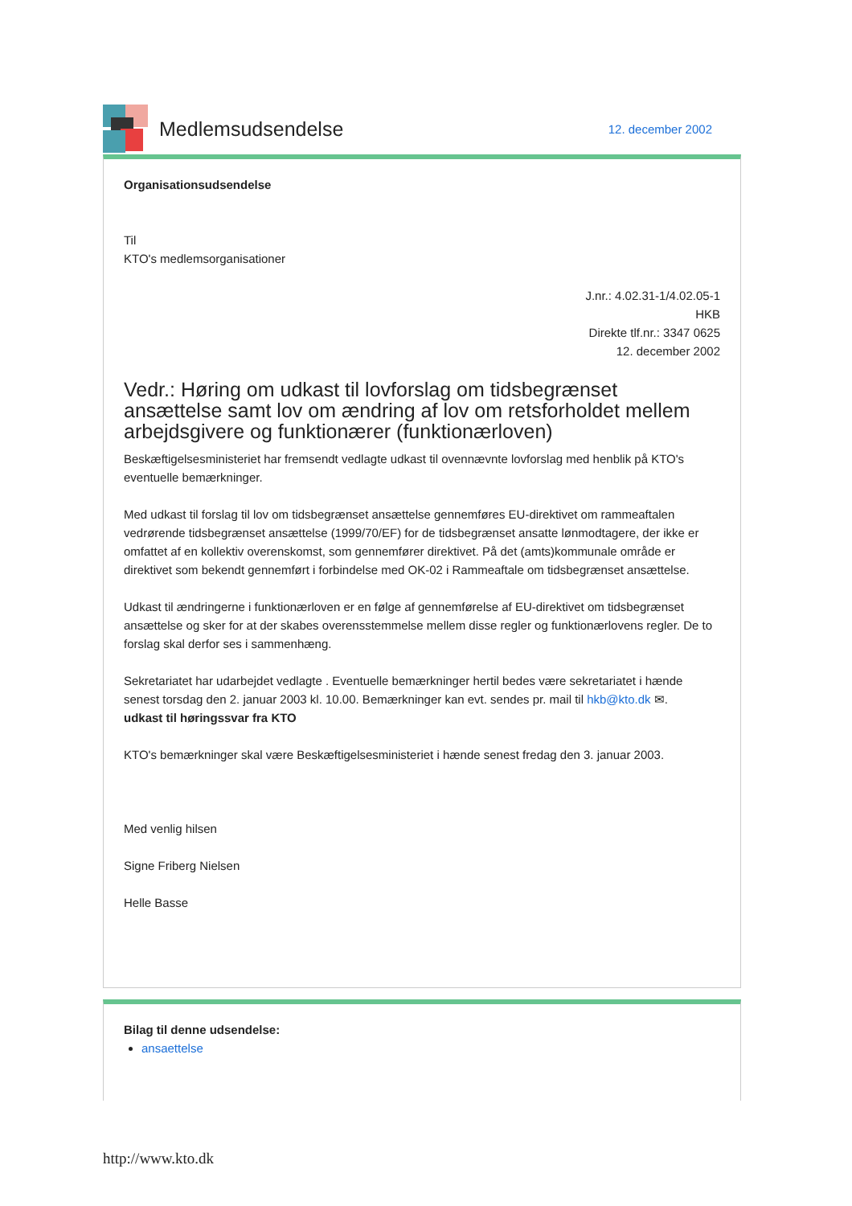Medlemsudsendelse
12. december 2002
Organisationsudsendelse
Til
KTO's medlemsorganisationer
J.nr.: 4.02.31-1/4.02.05-1
HKB
Direkte tlf.nr.: 3347 0625
12. december 2002
Vedr.: Høring om udkast til lovforslag om tidsbegrænset ansættelse samt lov om ændring af lov om retsforholdet mellem arbejdsgivere og funktionærer (funktionærloven)
Beskæftigelsesministeriet har fremsendt vedlagte udkast til ovennævnte lovforslag med henblik på KTO's eventuelle bemærkninger.
Med udkast til forslag til lov om tidsbegrænset ansættelse gennemføres EU-direktivet om rammeaftalen vedrørende tidsbegrænset ansættelse (1999/70/EF) for de tidsbegrænset ansatte lønmodtagere, der ikke er omfattet af en kollektiv overenskomst, som gennemfører direktivet. På det (amts)kommunale område er direktivet som bekendt gennemført i forbindelse med OK-02 i Rammeaftale om tidsbegrænset ansættelse.
Udkast til ændringerne i funktionærloven er en følge af gennemførelse af EU-direktivet om tidsbegrænset ansættelse og sker for at der skabes overensstemmelse mellem disse regler og funktionærlovens regler. De to forslag skal derfor ses i sammenhæng.
Sekretariatet har udarbejdet vedlagte . Eventuelle bemærkninger hertil bedes være sekretariatet i hænde senest torsdag den 2. januar 2003 kl. 10.00. Bemærkninger kan evt. sendes pr. mail til hkb@kto.dk ✉.
udkast til høringssvar fra KTO
KTO's bemærkninger skal være Beskæftigelsesministeriet i hænde senest fredag den 3. januar 2003.
Med venlig hilsen
Signe Friberg Nielsen
Helle Basse
Bilag til denne udsendelse:
ansaettelse
http://www.kto.dk